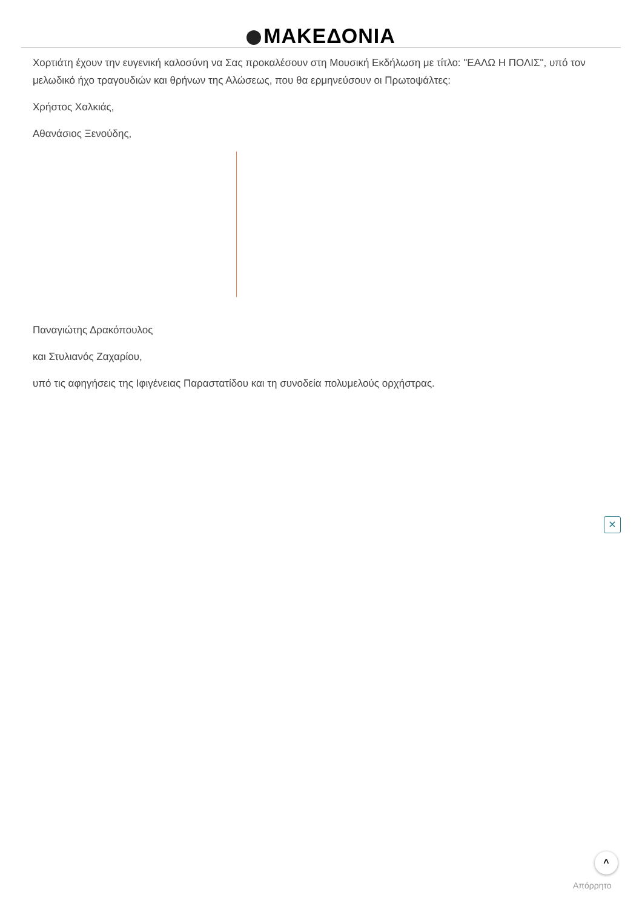ΜΑΚΕΔΟΝΙΑ
Χορτιάτη έχουν την ευγενική καλοσύνη να Σας προκαλέσουν στη Μουσική Εκδήλωση με τίτλο: "ΕΑΛΩ Η ΠΟΛΙΣ", υπό τον μελωδικό ήχο τραγουδιών και θρήνων της Αλώσεως, που θα ερμηνεύσουν οι Πρωτοψάλτες:
Χρήστος Χαλκιάς,
Αθανάσιος Ξενούδης,
Παναγιώτης Δρακόπουλος
και Στυλιανός Ζαχαρίου,
υπό τις αφηγήσεις της Ιφιγένειας Παραστατίδου και τη συνοδεία πολυμελούς ορχήστρας.
✕
^
Απόρρητο